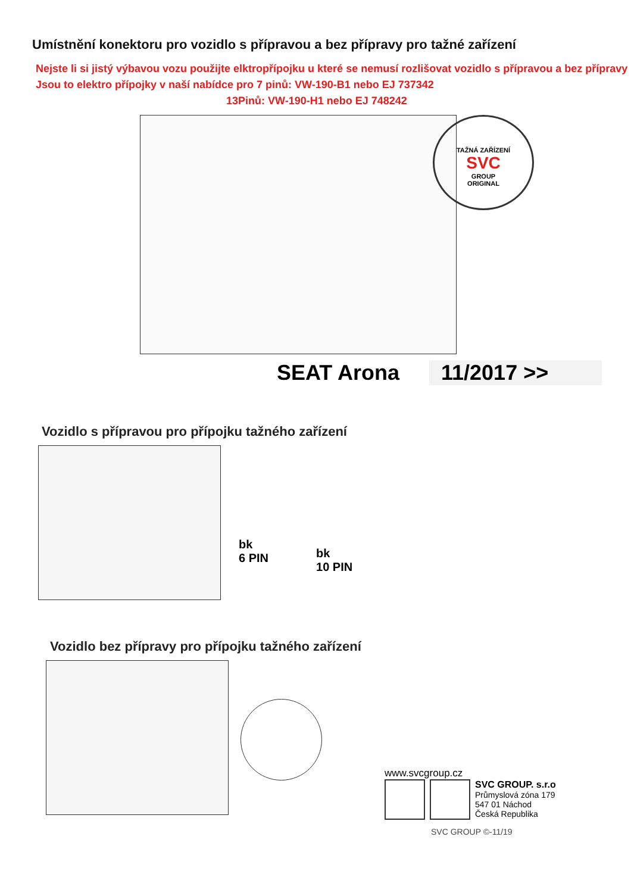Umístnění konektoru pro vozidlo s přípravou a bez přípravy pro tažné zařízení
Nejste li si jistý výbavou vozu použijte elktropřípojku u které se nemusí rozlišovat vozidlo s přípravou a bez přípravy
Jsou to elektro přípojky v naší nabídce pro 7 pinů: VW-190-B1 nebo EJ 737342
13Pinů: VW-190-H1 nebo EJ 748242
TAŽNÁ ZAŘÍZENÍ
SVC
GROUP
ORIGINAL
SEAT Arona 11/2017 >>
Vozidlo s přípravou pro přípojku tažného zařízení
bk
6 PIN
bk
10 PIN
Vozidlo bez přípravy pro přípojku tažného zařízení
www.svcgroup.cz
SVC GROUP. s.r.o
Průmyslová zóna 179
547 01 Náchod
Česká Republika
SVC GROUP ©-11/19